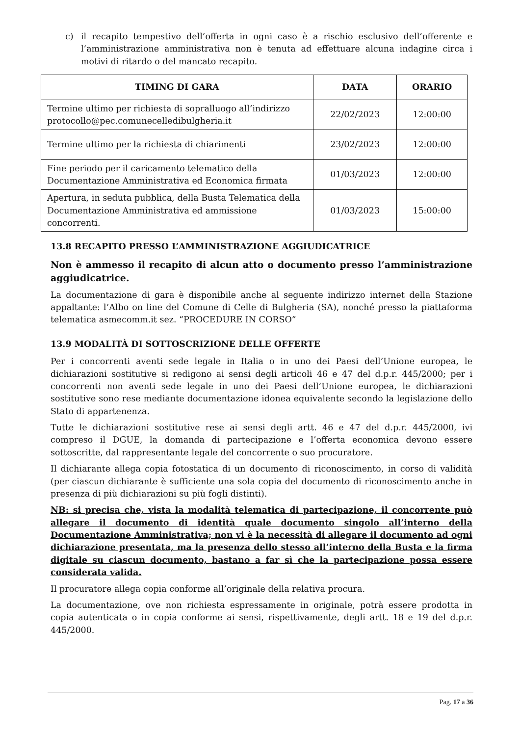c) il recapito tempestivo dell’offerta in ogni caso è a rischio esclusivo dell’offerente e l’amministrazione amministrativa non è tenuta ad effettuare alcuna indagine circa i motivi di ritardo o del mancato recapito.
| TIMING DI GARA | DATA | ORARIO |
| --- | --- | --- |
| Termine ultimo per richiesta di sopralluogo all’indirizzo protocollo@pec.comunecelledibulgheria.it | 22/02/2023 | 12:00:00 |
| Termine ultimo per la richiesta di chiarimenti | 23/02/2023 | 12:00:00 |
| Fine periodo per il caricamento telematico della Documentazione Amministrativa ed Economica firmata | 01/03/2023 | 12:00:00 |
| Apertura, in seduta pubblica, della Busta Telematica della Documentazione Amministrativa ed ammissione concorrenti. | 01/03/2023 | 15:00:00 |
13.8 RECAPITO PRESSO L’AMMINISTRAZIONE AGGIUDICATRICE
Non è ammesso il recapito di alcun atto o documento presso l’amministrazione aggiudicatrice.
La documentazione di gara è disponibile anche al seguente indirizzo internet della Stazione appaltante: l’Albo on line del Comune di Celle di Bulgheria (SA), nonché presso la piattaforma telematica asmecomm.it sez. “PROCEDURE IN CORSO”
13.9 MODALITÀ DI SOTTOSCRIZIONE DELLE OFFERTE
Per i concorrenti aventi sede legale in Italia o in uno dei Paesi dell’Unione europea, le dichiarazioni sostitutive si redigono ai sensi degli articoli 46 e 47 del d.p.r. 445/2000; per i concorrenti non aventi sede legale in uno dei Paesi dell’Unione europea, le dichiarazioni sostitutive sono rese mediante documentazione idonea equivalente secondo la legislazione dello Stato di appartenenza.
Tutte le dichiarazioni sostitutive rese ai sensi degli artt. 46 e 47 del d.p.r. 445/2000, ivi compreso il DGUE, la domanda di partecipazione e l’offerta economica devono essere sottoscritte, dal rappresentante legale del concorrente o suo procuratore.
Il dichiarante allega copia fotostatica di un documento di riconoscimento, in corso di validità (per ciascun dichiarante è sufficiente una sola copia del documento di riconoscimento anche in presenza di più dichiarazioni su più fogli distinti).
NB: si precisa che, vista la modalità telematica di partecipazione, il concorrente può allegare il documento di identità quale documento singolo all’interno della Documentazione Amministrativa; non vi è la necessità di allegare il documento ad ogni dichiarazione presentata, ma la presenza dello stesso all’interno della Busta e la firma digitale su ciascun documento, bastano a far sì che la partecipazione possa essere considerata valida.
Il procuratore allega copia conforme all’originale della relativa procura.
La documentazione, ove non richiesta espressamente in originale, potrà essere prodotta in copia autenticata o in copia conforme ai sensi, rispettivamente, degli artt. 18 e 19 del d.p.r. 445/2000.
Pag. 17 a 36